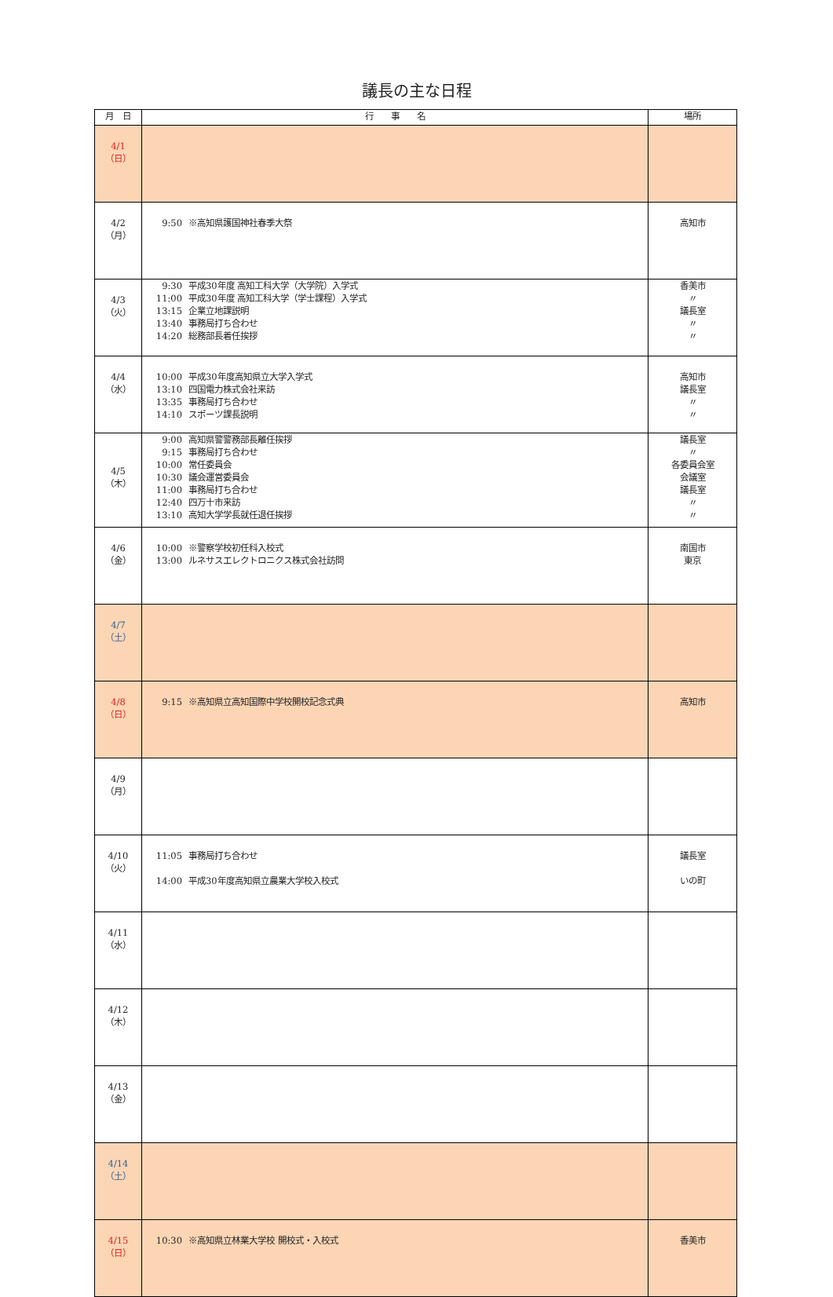議長の主な日程
| 月 日 | 行 事 名 | 場所 |
| --- | --- | --- |
| 4/1 （日） | | |
| 4/2 （月） | 9:50 ※高知県護国神社春季大祭 | 高知市 |
| 4/3 （火） | 9:30 平成30年度 高知工科大学（大学院）入学式 11:00 平成30年度 高知工科大学（学士課程）入学式 13:15 企業立地課説明 13:40 事務局打ち合わせ 14:20 総務部長着任挨拶 | 香美市 〃 議長室 〃 〃 |
| 4/4 （水） | 10:00 平成30年度高知県立大学入学式 13:10 四国電力株式会社来訪 13:35 事務局打ち合わせ 14:10 スポーツ課長説明 | 高知市 議長室 〃 〃 |
| 4/5 （木） | 9:00 高知県警警務部長離任挨拶 9:15 事務局打ち合わせ 10:00 常任委員会 10:30 議会運営委員会 11:00 事務局打ち合わせ 12:40 四万十市来訪 13:10 高知大学学長就任退任挨拶 | 議長室 〃 各委員会室 会議室 議長室 〃 〃 |
| 4/6 （金） | 10:00 ※警察学校初任科入校式 13:00 ルネサスエレクトロニクス株式会社訪問 | 南国市 東京 |
| 4/7 （土） | | |
| 4/8 （日） | 9:15 ※高知県立高知国際中学校開校記念式典 | 高知市 |
| 4/9 （月） | | |
| 4/10 （火） | 11:05 事務局打ち合わせ 14:00 平成30年度高知県立農業大学校入校式 | 議長室 いの町 |
| 4/11 （水） | | |
| 4/12 （木） | | |
| 4/13 （金） | | |
| 4/14 （土） | | |
| 4/15 （日） | 10:30 ※高知県立林業大学校 開校式・入校式 | 香美市 |